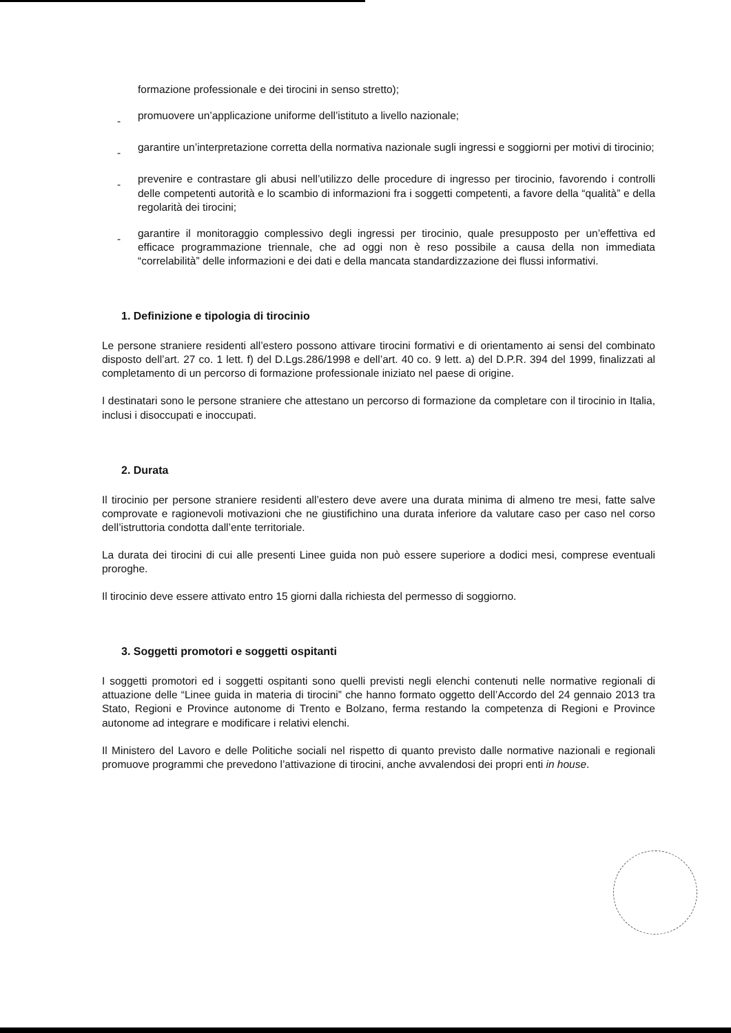formazione professionale e dei tirocini in senso stretto);
- promuovere un’applicazione uniforme dell’istituto a livello nazionale;
- garantire un’interpretazione corretta della normativa nazionale sugli ingressi e soggiorni per motivi di tirocinio;
- prevenire e contrastare gli abusi nell’utilizzo delle procedure di ingresso per tirocinio, favorendo i controlli delle competenti autorità e lo scambio di informazioni fra i soggetti competenti, a favore della “qualità” e della regolarità dei tirocini;
- garantire il monitoraggio complessivo degli ingressi per tirocinio, quale presupposto per un’effettiva ed efficace programmazione triennale, che ad oggi non è reso possibile a causa della non immediata “correlabilità” delle informazioni e dei dati e della mancata standardizzazione dei flussi informativi.
1. Definizione e tipologia di tirocinio
Le persone straniere residenti all’estero possono attivare tirocini formativi e di orientamento ai sensi del combinato disposto dell’art. 27 co. 1 lett. f) del D.Lgs.286/1998 e dell’art. 40 co. 9 lett. a) del D.P.R. 394 del 1999, finalizzati al completamento di un percorso di formazione professionale iniziato nel paese di origine.
I destinatari sono le persone straniere che attestano un percorso di formazione da completare con il tirocinio in Italia, inclusi i disoccupati e inoccupati.
2. Durata
Il tirocinio per persone straniere residenti all’estero deve avere una durata minima di almeno tre mesi, fatte salve comprovate e ragionevoli motivazioni che ne giustifichino una durata inferiore da valutare caso per caso nel corso dell’istruttoria condotta dall’ente territoriale.
La durata dei tirocini di cui alle presenti Linee guida non può essere superiore a dodici mesi, comprese eventuali proroghe.
Il tirocinio deve essere attivato entro 15 giorni dalla richiesta del permesso di soggiorno.
3. Soggetti promotori e soggetti ospitanti
I soggetti promotori ed i soggetti ospitanti sono quelli previsti negli elenchi contenuti nelle normative regionali di attuazione delle “Linee guida in materia di tirocini” che hanno formato oggetto dell’Accordo del 24 gennaio 2013 tra Stato, Regioni e Province autonome di Trento e Bolzano, ferma restando la competenza di Regioni e Province autonome ad integrare e modificare i relativi elenchi.
Il Ministero del Lavoro e delle Politiche sociali nel rispetto di quanto previsto dalle normative nazionali e regionali promuove programmi che prevedono l’attivazione di tirocini, anche avvalendosi dei propri enti in house.